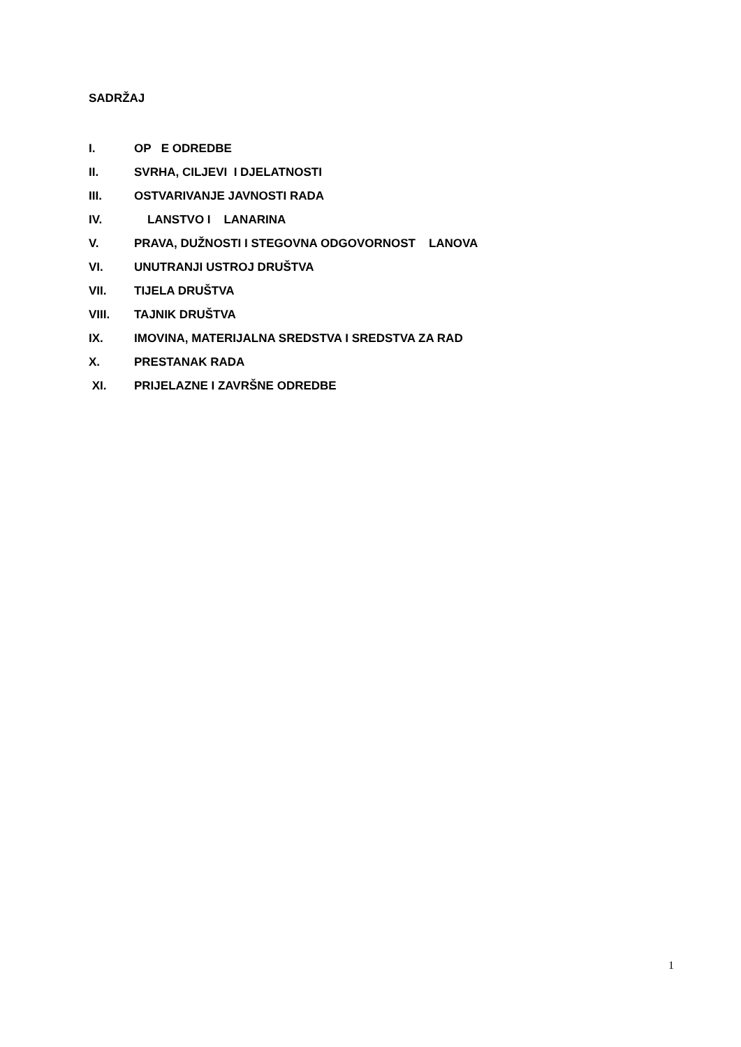SADRŽAJ
I. OP E ODREDBE
II. SVRHA, CILJEVI I DJELATNOSTI
III. OSTVARIVANJE JAVNOSTI RADA
IV. LANSTVO I LANARINA
V. PRAVA, DUŽNOSTI I STEGOVNA ODGOVORNOST LANOVA
VI. UNUTRANJI USTROJ DRUŠTVA
VII. TIJELA DRUŠTVA
VIII. TAJNIK DRUŠTVA
IX. IMOVINA, MATERIJALNA SREDSTVA I SREDSTVA ZA RAD
X. PRESTANAK RADA
XI. PRIJELAZNE I ZAVRŠNE ODREDBE
1